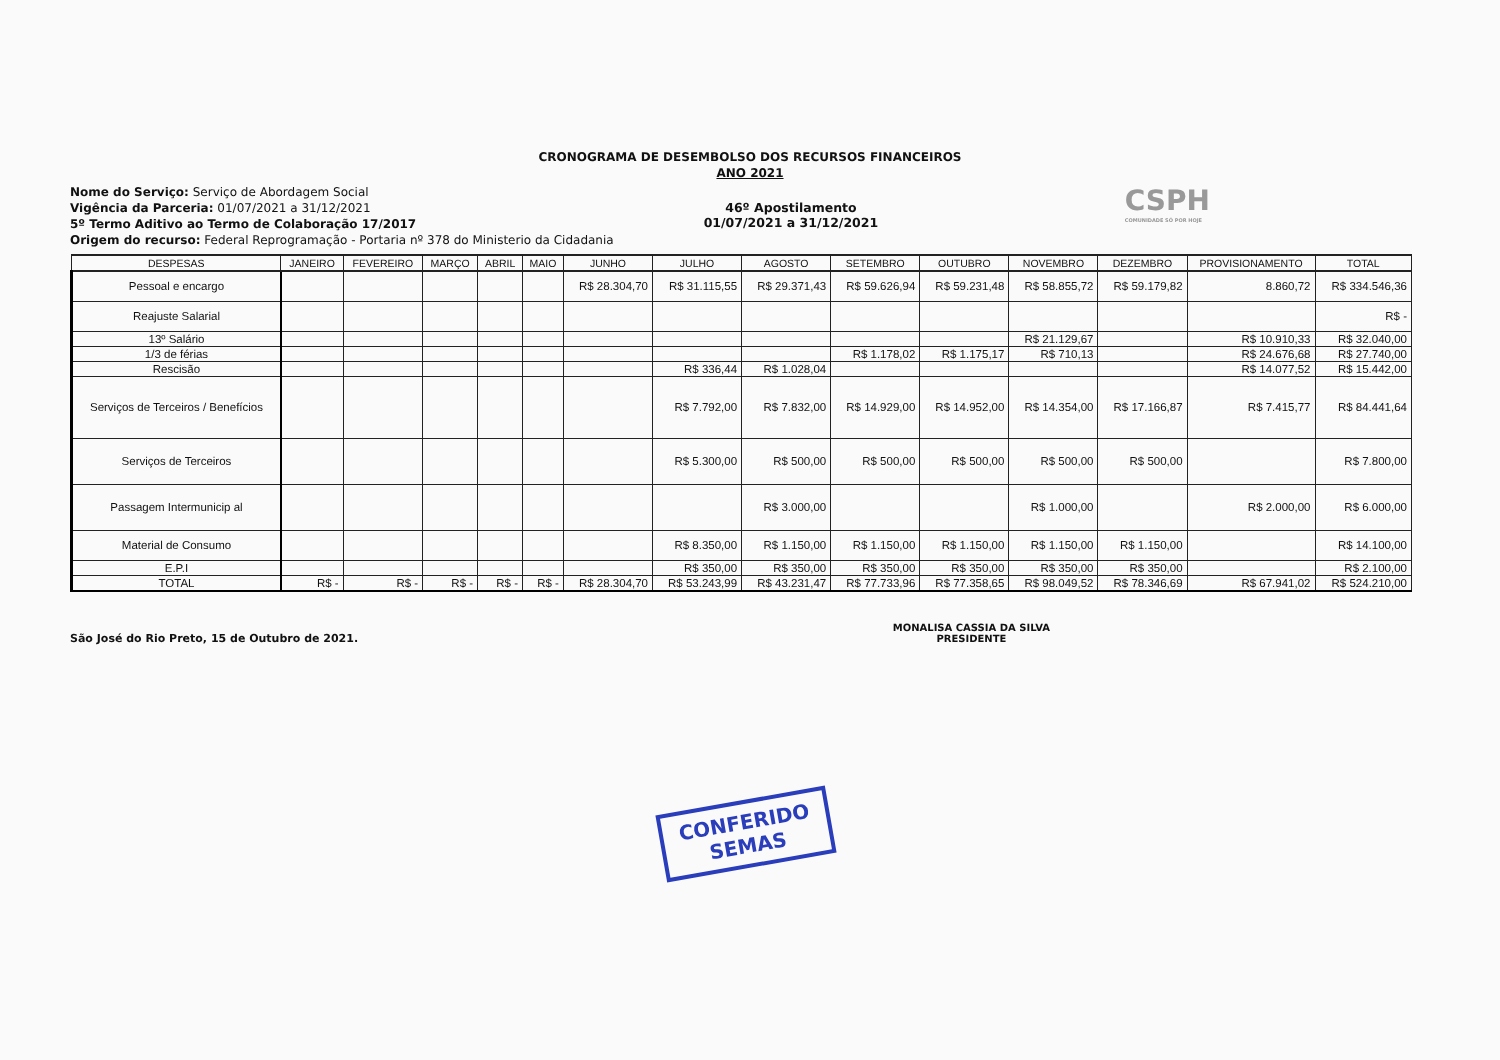CRONOGRAMA DE DESEMBOLSO DOS RECURSOS FINANCEIROS
ANO 2021
Nome do Serviço: Serviço de Abordagem Social
Vigência da Parceria: 01/07/2021 a 31/12/2021
5º Termo Aditivo ao Termo de Colaboração 17/2017
Origem do recurso: Federal Reprogramação - Portaria nº 378 do Ministerio da Cidadania
46º Apostilamento
01/07/2021 a 31/12/2021
CSPH
COMUNIDADE SÓ POR HOJE
| DESPESAS | JANEIRO | FEVEREIRO | MARÇO | ABRIL | MAIO | JUNHO | JULHO | AGOSTO | SETEMBRO | OUTUBRO | NOVEMBRO | DEZEMBRO | PROVISIONAMENTO | TOTAL |
| --- | --- | --- | --- | --- | --- | --- | --- | --- | --- | --- | --- | --- | --- | --- |
| Pessoal e encargo | | | | | | R$ 28.304,70 | R$ 31.115,55 | R$ 29.371,43 | R$ 59.626,94 | R$ 59.231,48 | R$ 58.855,72 | R$ 59.179,82 | 8.860,72 | R$ 334.546,36 |
| Reajuste Salarial | | | | | | | | | | | | | | R$ - |
| 13º Salário | | | | | | | | | | | R$ 21.129,67 | | R$ 10.910,33 | R$ 32.040,00 |
| 1/3 de férias | | | | | | | | | R$ 1.178,02 | R$ 1.175,17 | R$ 710,13 | | R$ 24.676,68 | R$ 27.740,00 |
| Rescisão | | | | | | | R$ 336,44 | R$ 1.028,04 | | | | | R$ 14.077,52 | R$ 15.442,00 |
| Serviços de Terceiros / Benefícios | | | | | | | R$ 7.792,00 | R$ 7.832,00 | R$ 14.929,00 | R$ 14.952,00 | R$ 14.354,00 | R$ 17.166,87 | R$ 7.415,77 | R$ 84.441,64 |
| Serviços de Terceiros | | | | | | | R$ 5.300,00 | R$ 500,00 | R$ 500,00 | R$ 500,00 | R$ 500,00 | R$ 500,00 | | R$ 7.800,00 |
| Passagem Intermunicip al | | | | | | | | R$ 3.000,00 | | | R$ 1.000,00 | | R$ 2.000,00 | R$ 6.000,00 |
| Material de Consumo | | | | | | | R$ 8.350,00 | R$ 1.150,00 | R$ 1.150,00 | R$ 1.150,00 | R$ 1.150,00 | R$ 1.150,00 | | R$ 14.100,00 |
| E.P.I | | | | | | | R$ 350,00 | R$ 350,00 | R$ 350,00 | R$ 350,00 | R$ 350,00 | R$ 350,00 | | R$ 2.100,00 |
| TOTAL | R$ - | R$ - | R$ - | R$ - | R$ - | R$ 28.304,70 | R$ 53.243,99 | R$ 43.231,47 | R$ 77.733,96 | R$ 77.358,65 | R$ 98.049,52 | R$ 78.346,69 | R$ 67.941,02 | R$ 524.210,00 |
São José do Rio Preto, 15 de Outubro de 2021.
MONALISA CASSIA DA SILVA
PRESIDENTE
CONFERIDO
SEMAS